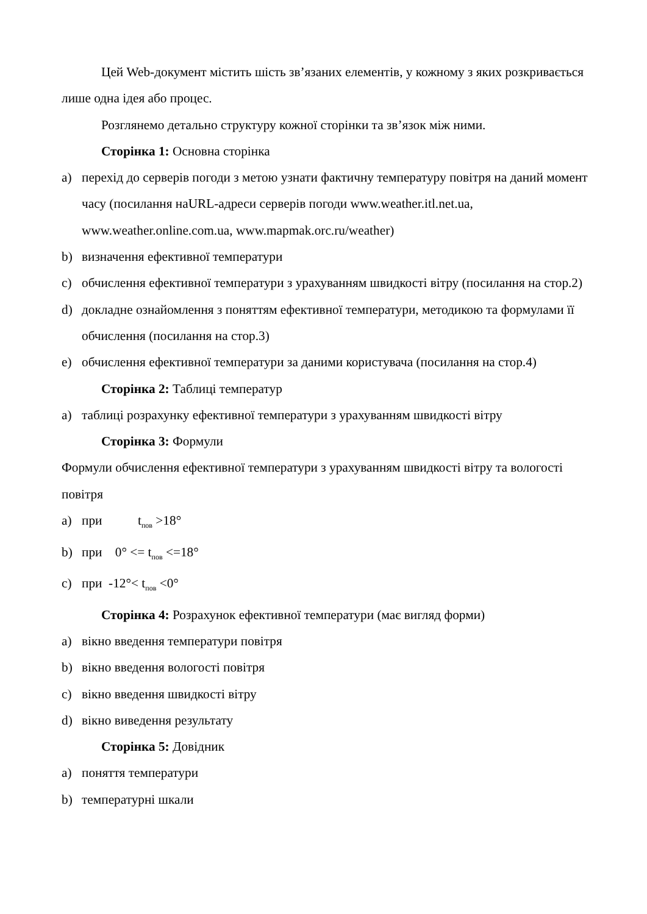Цей Web-документ містить шість зв’язаних елементів, у кожному з яких розкривається лише одна ідея або процес.
Розглянемо детально структуру кожної сторінки та зв’язок між ними.
Сторінка 1: Основна сторінка
a) перехід до серверів погоди з метою узнати фактичну температуру повітря на даний момент часу (посилання наURL-адреси серверів погоди www.weather.itl.net.ua, www.weather.online.com.ua, www.mapmak.orc.ru/weather)
b) визначення ефективної температури
c) обчислення ефективної температури з урахуванням швидкості вітру (посилання на стор.2)
d) докладне ознайомлення з поняттям ефективної температури, методикою та формулами її обчислення (посилання на стор.3)
e) обчислення ефективної температури за даними користувача (посилання на стор.4)
Сторінка 2: Таблиці температур
a) таблиці розрахунку ефективної температури з урахуванням швидкості вітру
Сторінка 3: Формули
Формули обчислення ефективної температури з урахуванням швидкості вітру та вологості повітря
a) при t<sub>пов</sub> >18°
b) при 0° <= t<sub>пов</sub> <=18°
c) при -12°< t<sub>пов</sub> <0°
Сторінка 4: Розрахунок ефективної температури (має вигляд форми)
a) вікно введення температури повітря
b) вікно введення вологості повітря
c) вікно введення швидкості вітру
d) вікно виведення результату
Сторінка 5: Довідник
a) поняття температури
b) температурні шкали